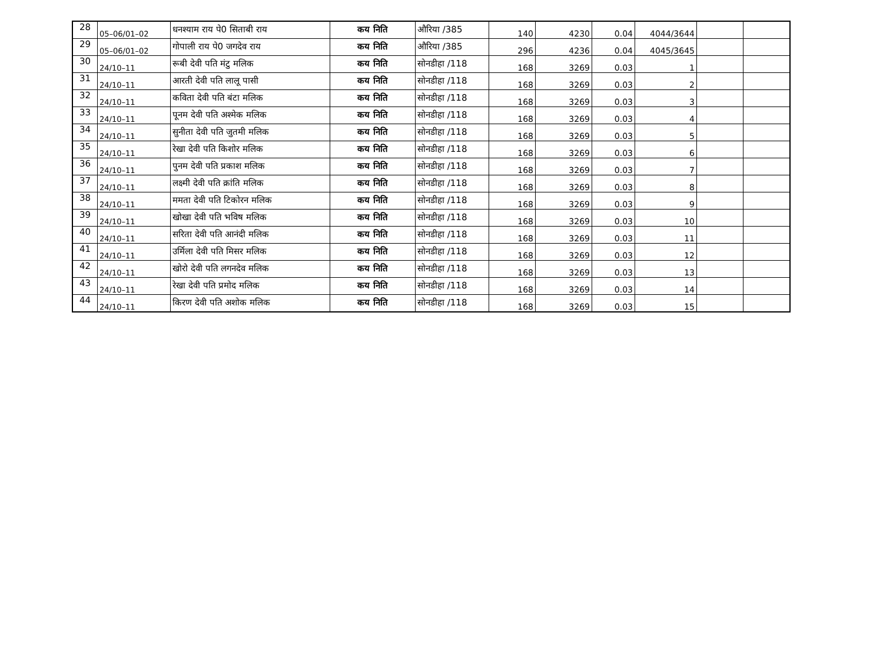| 28 | 05–06/01–02 | धनश्याम राय पे0 सिताबी राय | कय निति | औरिया /385 | 140 | 4230 | 0.04 | 4044/3644 | | |
| 29 | 05–06/01–02 | गोपाली राय पे0 जगदेव राय | कय निति | औरिया /385 | 296 | 4236 | 0.04 | 4045/3645 | | |
| 30 | 24/10–11 | रूबी देवी पति मंटु मलिक | कय निति | सोनडीहा /118 | 168 | 3269 | 0.03 | 1 | | |
| 31 | 24/10–11 | आरती देवी पति लालू पासी | कय निति | सोनडीहा /118 | 168 | 3269 | 0.03 | 2 | | |
| 32 | 24/10–11 | कविता देवी पति बंटा मलिक | कय निति | सोनडीहा /118 | 168 | 3269 | 0.03 | 3 | | |
| 33 | 24/10–11 | पूनम देवी पति अश्मेक मलिक | कय निति | सोनडीहा /118 | 168 | 3269 | 0.03 | 4 | | |
| 34 | 24/10–11 | सुनीता देवी पति जुतमी मलिक | कय निति | सोनडीहा /118 | 168 | 3269 | 0.03 | 5 | | |
| 35 | 24/10–11 | रेखा देवी पति किशोर मलिक | कय निति | सोनडीहा /118 | 168 | 3269 | 0.03 | 6 | | |
| 36 | 24/10–11 | पुनम देवी पति प्रकाश मलिक | कय निति | सोनडीहा /118 | 168 | 3269 | 0.03 | 7 | | |
| 37 | 24/10–11 | लक्ष्मी देवी पति क्रांति मलिक | कय निति | सोनडीहा /118 | 168 | 3269 | 0.03 | 8 | | |
| 38 | 24/10–11 | ममता देवी पति टिकोरन मलिक | कय निति | सोनडीहा /118 | 168 | 3269 | 0.03 | 9 | | |
| 39 | 24/10–11 | खोखा देवी पति भविष मलिक | कय निति | सोनडीहा /118 | 168 | 3269 | 0.03 | 10 | | |
| 40 | 24/10–11 | सरिता देवी पति आनंदी मलिक | कय निति | सोनडीहा /118 | 168 | 3269 | 0.03 | 11 | | |
| 41 | 24/10–11 | उर्मिला देवी पति मिसर मलिक | कय निति | सोनडीहा /118 | 168 | 3269 | 0.03 | 12 | | |
| 42 | 24/10–11 | खोरो देवी पति लगनदेव मलिक | कय निति | सोनडीहा /118 | 168 | 3269 | 0.03 | 13 | | |
| 43 | 24/10–11 | रेखा देवी पति प्रमोद मलिक | कय निति | सोनडीहा /118 | 168 | 3269 | 0.03 | 14 | | |
| 44 | 24/10–11 | किरण देवी पति अशोक मलिक | कय निति | सोनडीहा /118 | 168 | 3269 | 0.03 | 15 | | |